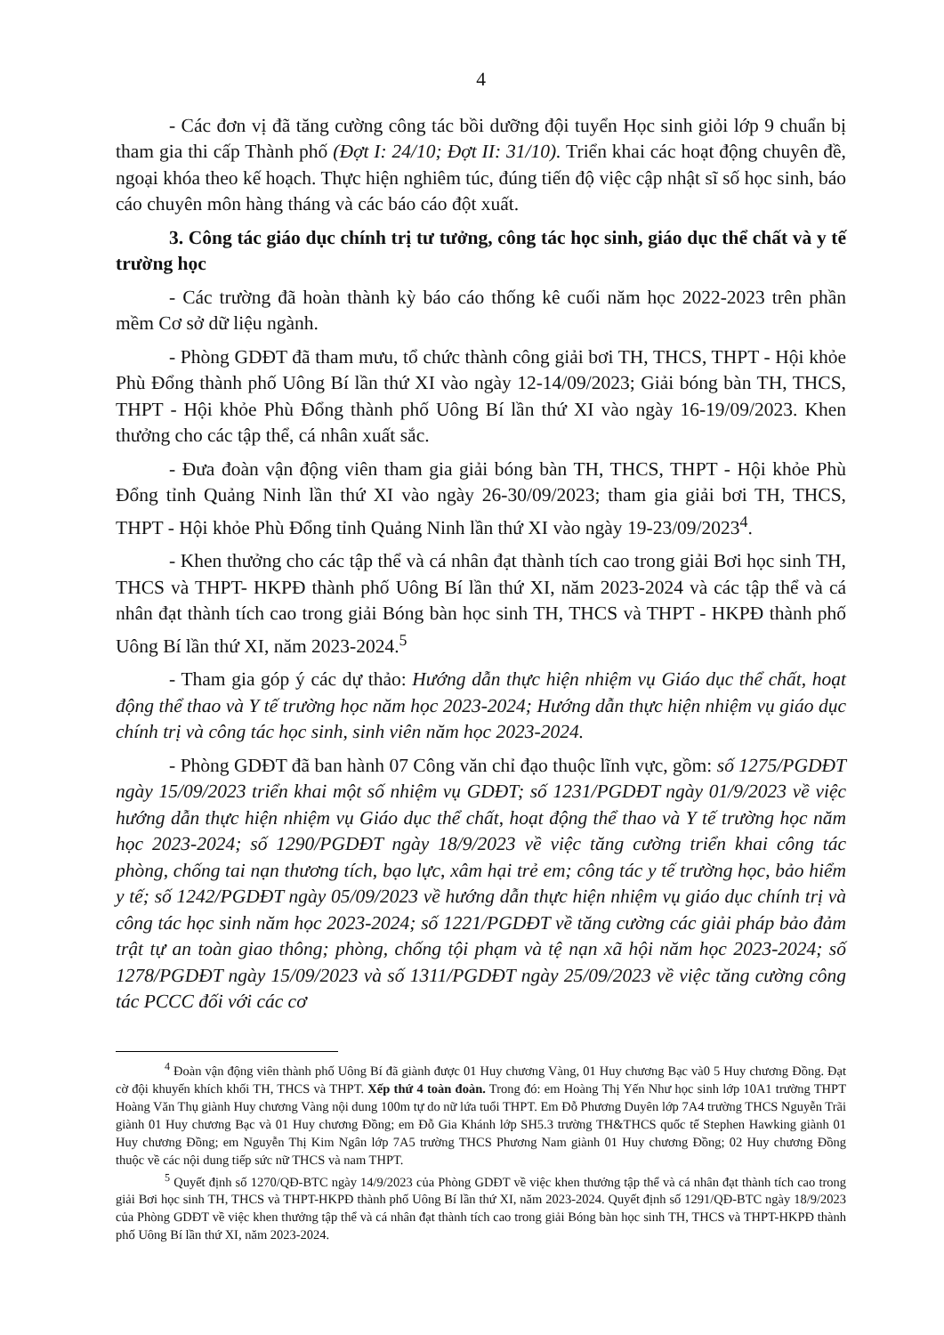4
- Các đơn vị đã tăng cường công tác bồi dưỡng đội tuyển Học sinh giỏi lớp 9 chuẩn bị tham gia thi cấp Thành phố (Đợt I: 24/10; Đợt II: 31/10). Triển khai các hoạt động chuyên đề, ngoại khóa theo kế hoạch. Thực hiện nghiêm túc, đúng tiến độ việc cập nhật sĩ số học sinh, báo cáo chuyên môn hàng tháng và các báo cáo đột xuất.
3. Công tác giáo dục chính trị tư tưởng, công tác học sinh, giáo dục thể chất và y tế trường học
- Các trường đã hoàn thành kỳ báo cáo thống kê cuối năm học 2022-2023 trên phần mềm Cơ sở dữ liệu ngành.
- Phòng GDĐT đã tham mưu, tổ chức thành công giải bơi TH, THCS, THPT - Hội khỏe Phù Đổng thành phố Uông Bí lần thứ XI vào ngày 12-14/09/2023; Giải bóng bàn TH, THCS, THPT - Hội khỏe Phù Đổng thành phố Uông Bí lần thứ XI vào ngày 16-19/09/2023. Khen thưởng cho các tập thể, cá nhân xuất sắc.
- Đưa đoàn vận động viên tham gia giải bóng bàn TH, THCS, THPT - Hội khỏe Phù Đổng tỉnh Quảng Ninh lần thứ XI vào ngày 26-30/09/2023; tham gia giải bơi TH, THCS, THPT - Hội khỏe Phù Đổng tỉnh Quảng Ninh lần thứ XI vào ngày 19-23/09/2023<sup>4</sup>.
- Khen thưởng cho các tập thể và cá nhân đạt thành tích cao trong giải Bơi học sinh TH, THCS và THPT- HKPĐ thành phố Uông Bí lần thứ XI, năm 2023-2024 và các tập thể và cá nhân đạt thành tích cao trong giải Bóng bàn học sinh TH, THCS và THPT - HKPĐ thành phố Uông Bí lần thứ XI, năm 2023-2024.<sup>5</sup>
- Tham gia góp ý các dự thảo: Hướng dẫn thực hiện nhiệm vụ Giáo dục thể chất, hoạt động thể thao và Y tế trường học năm học 2023-2024; Hướng dẫn thực hiện nhiệm vụ giáo dục chính trị và công tác học sinh, sinh viên năm học 2023-2024.
- Phòng GDĐT đã ban hành 07 Công văn chỉ đạo thuộc lĩnh vực, gồm: số 1275/PGDĐT ngày 15/09/2023 triển khai một số nhiệm vụ GDĐT; số 1231/PGDĐT ngày 01/9/2023 về việc hướng dẫn thực hiện nhiệm vụ Giáo dục thể chất, hoạt động thể thao và Y tế trường học năm học 2023-2024; số 1290/PGDĐT ngày 18/9/2023 về việc tăng cường triển khai công tác phòng, chống tai nạn thương tích, bạo lực, xâm hại trẻ em; công tác y tế trường học, bảo hiểm y tế; số 1242/PGDĐT ngày 05/09/2023 về hướng dẫn thực hiện nhiệm vụ giáo dục chính trị và công tác học sinh năm học 2023-2024; số 1221/PGDĐT về tăng cường các giải pháp bảo đảm trật tự an toàn giao thông; phòng, chống tội phạm và tệ nạn xã hội năm học 2023-2024; số 1278/PGDĐT ngày 15/09/2023 và số 1311/PGDĐT ngày 25/09/2023 về việc tăng cường công tác PCCC đối với các cơ
<sup>4</sup> Đoàn vận động viên thành phố Uông Bí đã giành được 01 Huy chương Vàng, 01 Huy chương Bạc và0 5 Huy chương Đồng. Đạt cờ đội khuyến khích khối TH, THCS và THPT. Xếp thứ 4 toàn đoàn. Trong đó: em Hoàng Thị Yến Như học sinh lớp 10A1 trường THPT Hoàng Văn Thụ giành Huy chương Vàng nội dung 100m tự do nữ lứa tuổi THPT. Em Đỗ Phương Duyên lớp 7A4 trường THCS Nguyễn Trãi giành 01 Huy chương Bạc và 01 Huy chương Đồng; em Đỗ Gia Khánh lớp SH5.3 trường TH&THCS quốc tế Stephen Hawking giành 01 Huy chương Đồng; em Nguyễn Thị Kim Ngân lớp 7A5 trường THCS Phương Nam giành 01 Huy chương Đồng; 02 Huy chương Đồng thuộc về các nội dung tiếp sức nữ THCS và nam THPT.
<sup>5</sup> Quyết định số 1270/QĐ-BTC ngày 14/9/2023 của Phòng GDĐT về việc khen thưởng tập thể và cá nhân đạt thành tích cao trong giải Bơi học sinh TH, THCS và THPT-HKPĐ thành phố Uông Bí lần thứ XI, năm 2023-2024. Quyết định số 1291/QĐ-BTC ngày 18/9/2023 của Phòng GDĐT về việc khen thưởng tập thể và cá nhân đạt thành tích cao trong giải Bóng bàn học sinh TH, THCS và THPT-HKPĐ thành phố Uông Bí lần thứ XI, năm 2023-2024.